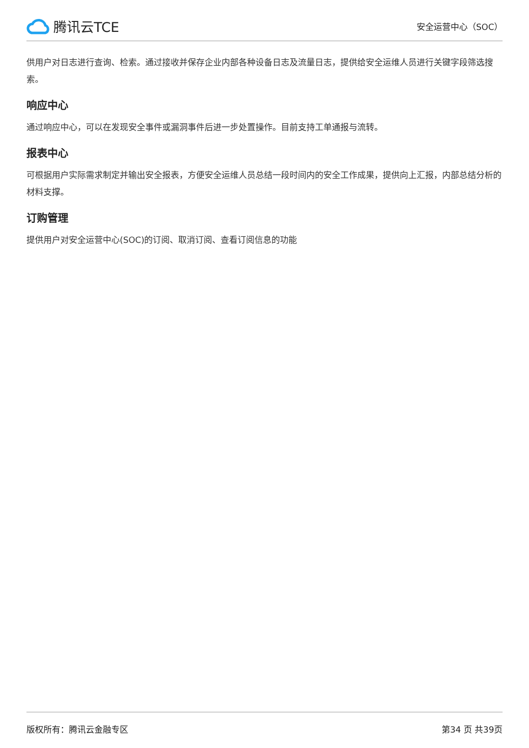腾讯云TCE
安全运营中心（SOC）
供用户对日志进行查询、检索。通过接收并保存企业内部各种设备日志及流量日志，提供给安全运维人员进行关键字段筛选搜索。
响应中心
通过响应中心，可以在发现安全事件或漏洞事件后进一步处置操作。目前支持工单通报与流转。
报表中心
可根据用户实际需求制定并输出安全报表，方便安全运维人员总结一段时间内的安全工作成果，提供向上汇报，内部总结分析的材料支撑。
订购管理
提供用户对安全运营中心(SOC)的订阅、取消订阅、查看订阅信息的功能
版权所有：腾讯云金融专区 第34 页 共39页